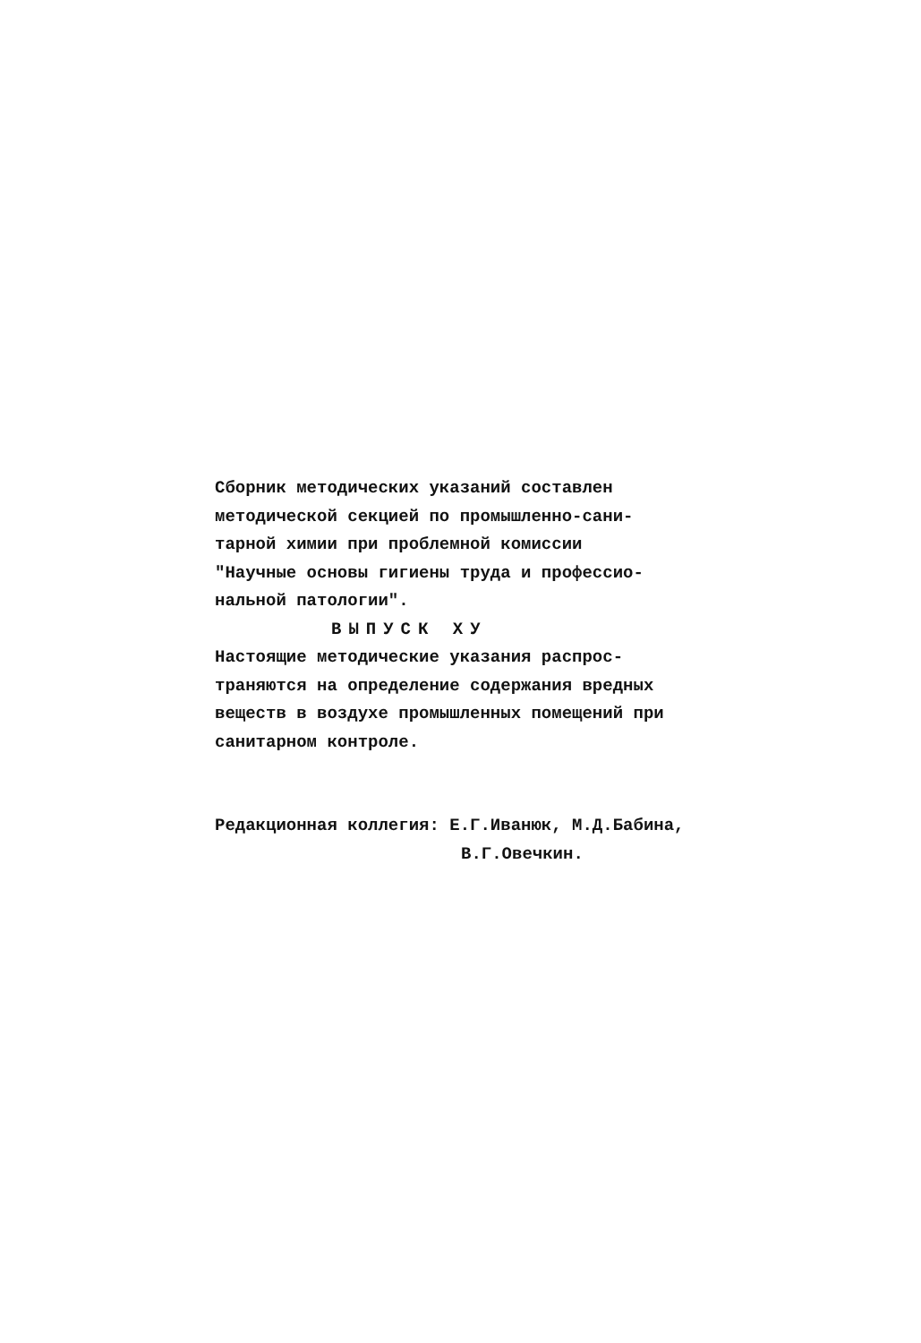Сборник методических указаний составлен
методической секцией по промышленно-сани-
тарной химии при проблемной комиссии
"Научные основы гигиены труда и профессио-
нальной патологии".
ВЫПУСК ХУ
Настоящие методические указания распрос-
траняются на определение содержания вредных
веществ в воздухе промышленных помещений при
санитарном контроле.
Редакционная коллегия: Е.Г.Иванюк, М.Д.Бабина,
В.Г.Овечкин.